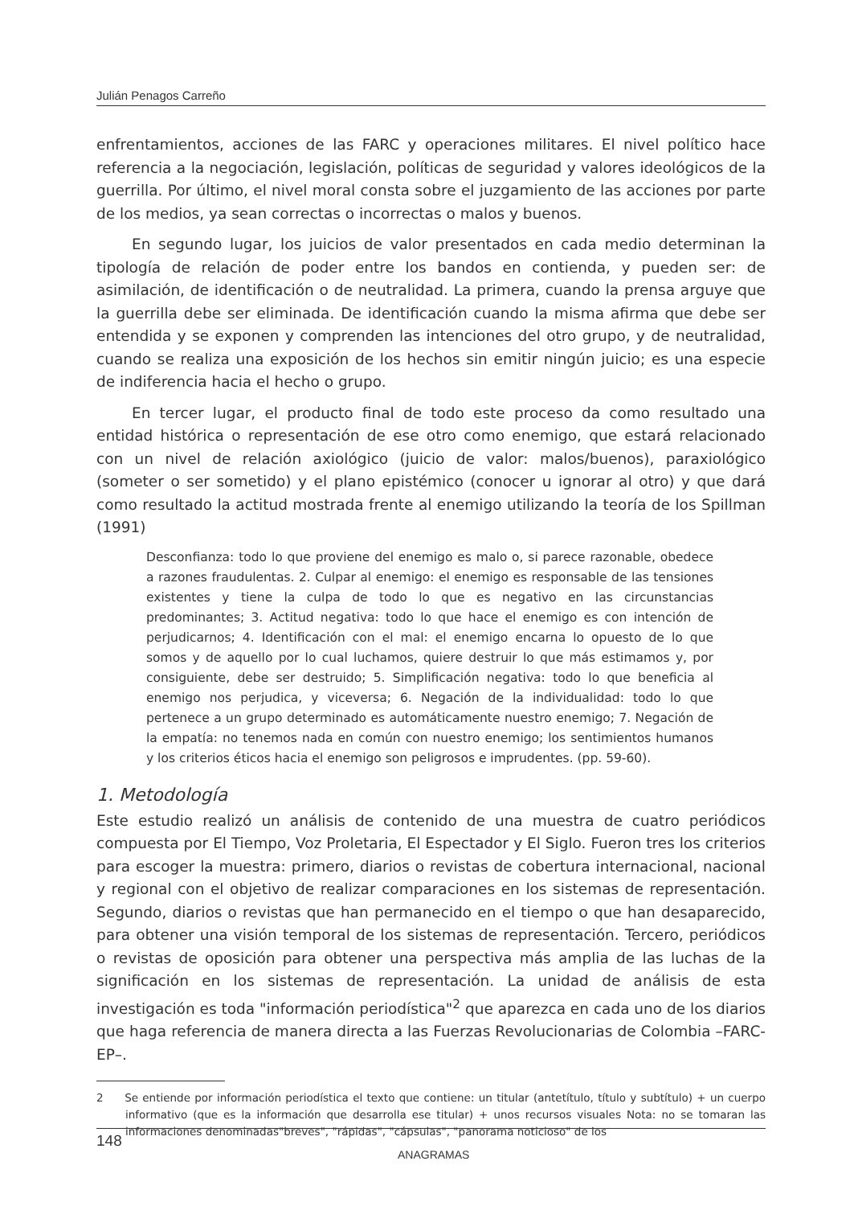Julián Penagos Carreño
enfrentamientos, acciones de las FARC y operaciones militares. El nivel político hace referencia a la negociación, legislación, políticas de seguridad y valores ideológicos de la guerrilla. Por último, el nivel moral consta sobre el juzgamiento de las acciones por parte de los medios, ya sean correctas o incorrectas o malos y buenos.
En segundo lugar, los juicios de valor presentados en cada medio determinan la tipología de relación de poder entre los bandos en contienda, y pueden ser: de asimilación, de identificación o de neutralidad. La primera, cuando la prensa arguye que la guerrilla debe ser eliminada. De identificación cuando la misma afirma que debe ser entendida y se exponen y comprenden las intenciones del otro grupo, y de neutralidad, cuando se realiza una exposición de los hechos sin emitir ningún juicio; es una especie de indiferencia hacia el hecho o grupo.
En tercer lugar, el producto final de todo este proceso da como resultado una entidad histórica o representación de ese otro como enemigo, que estará relacionado con un nivel de relación axiológico (juicio de valor: malos/buenos), paraxiológico (someter o ser sometido) y el plano epistémico (conocer u ignorar al otro) y que dará como resultado la actitud mostrada frente al enemigo utilizando la teoría de los Spillman (1991)
Desconfianza: todo lo que proviene del enemigo es malo o, si parece razonable, obedece a razones fraudulentas. 2. Culpar al enemigo: el enemigo es responsable de las tensiones existentes y tiene la culpa de todo lo que es negativo en las circunstancias predominantes; 3. Actitud negativa: todo lo que hace el enemigo es con intención de perjudicarnos; 4. Identificación con el mal: el enemigo encarna lo opuesto de lo que somos y de aquello por lo cual luchamos, quiere destruir lo que más estimamos y, por consiguiente, debe ser destruido; 5. Simplificación negativa: todo lo que beneficia al enemigo nos perjudica, y viceversa; 6. Negación de la individualidad: todo lo que pertenece a un grupo determinado es automáticamente nuestro enemigo; 7. Negación de la empatía: no tenemos nada en común con nuestro enemigo; los sentimientos humanos y los criterios éticos hacia el enemigo son peligrosos e imprudentes. (pp. 59-60).
1. Metodología
Este estudio realizó un análisis de contenido de una muestra de cuatro periódicos compuesta por El Tiempo, Voz Proletaria, El Espectador y El Siglo. Fueron tres los criterios para escoger la muestra: primero, diarios o revistas de cobertura internacional, nacional y regional con el objetivo de realizar comparaciones en los sistemas de representación. Segundo, diarios o revistas que han permanecido en el tiempo o que han desaparecido, para obtener una visión temporal de los sistemas de representación. Tercero, periódicos o revistas de oposición para obtener una perspectiva más amplia de las luchas de la significación en los sistemas de representación. La unidad de análisis de esta investigación es toda "información periodística"<sup>2</sup> que aparezca en cada uno de los diarios que haga referencia de manera directa a las Fuerzas Revolucionarias de Colombia –FARC-EP–.
2 Se entiende por información periodística el texto que contiene: un titular (antetítulo, título y subtítulo) + un cuerpo informativo (que es la información que desarrolla ese titular) + unos recursos visuales Nota: no se tomaran las informaciones denominadas"breves", "rápidas", "cápsulas", "panorama noticioso" de los
148
ANAGRAMAS